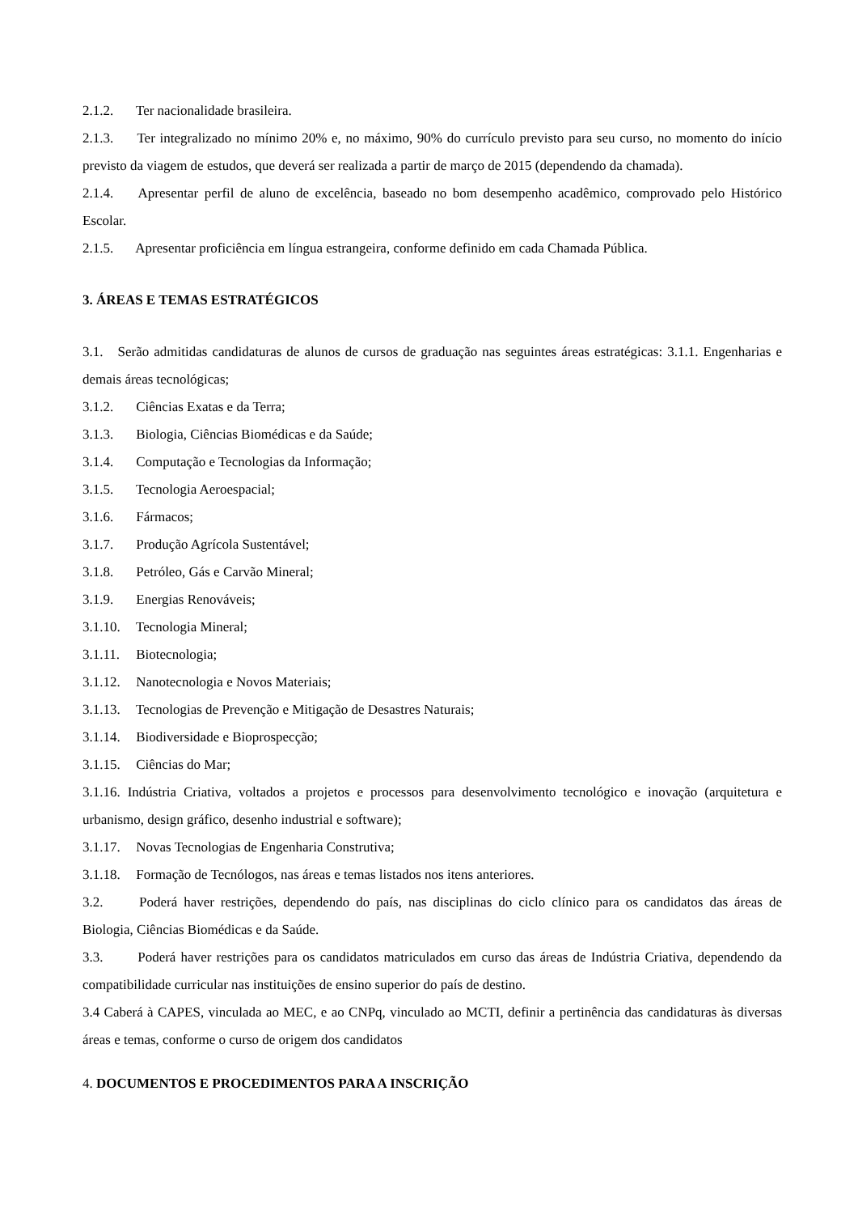2.1.2. Ter nacionalidade brasileira.
2.1.3. Ter integralizado no mínimo 20% e, no máximo, 90% do currículo previsto para seu curso, no momento do início previsto da viagem de estudos, que deverá ser realizada a partir de março de 2015 (dependendo da chamada).
2.1.4. Apresentar perfil de aluno de excelência, baseado no bom desempenho acadêmico, comprovado pelo Histórico Escolar.
2.1.5. Apresentar proficiência em língua estrangeira, conforme definido em cada Chamada Pública.
3. ÁREAS E TEMAS ESTRATÉGICOS
3.1. Serão admitidas candidaturas de alunos de cursos de graduação nas seguintes áreas estratégicas: 3.1.1. Engenharias e demais áreas tecnológicas;
3.1.2. Ciências Exatas e da Terra;
3.1.3. Biologia, Ciências Biomédicas e da Saúde;
3.1.4. Computação e Tecnologias da Informação;
3.1.5. Tecnologia Aeroespacial;
3.1.6. Fármacos;
3.1.7. Produção Agrícola Sustentável;
3.1.8. Petróleo, Gás e Carvão Mineral;
3.1.9. Energias Renováveis;
3.1.10. Tecnologia Mineral;
3.1.11. Biotecnologia;
3.1.12. Nanotecnologia e Novos Materiais;
3.1.13. Tecnologias de Prevenção e Mitigação de Desastres Naturais;
3.1.14. Biodiversidade e Bioprospecção;
3.1.15. Ciências do Mar;
3.1.16. Indústria Criativa, voltados a projetos e processos para desenvolvimento tecnológico e inovação (arquitetura e urbanismo, design gráfico, desenho industrial e software);
3.1.17. Novas Tecnologias de Engenharia Construtiva;
3.1.18. Formação de Tecnólogos, nas áreas e temas listados nos itens anteriores.
3.2. Poderá haver restrições, dependendo do país, nas disciplinas do ciclo clínico para os candidatos das áreas de Biologia, Ciências Biomédicas e da Saúde.
3.3. Poderá haver restrições para os candidatos matriculados em curso das áreas de Indústria Criativa, dependendo da compatibilidade curricular nas instituições de ensino superior do país de destino.
3.4 Caberá à CAPES, vinculada ao MEC, e ao CNPq, vinculado ao MCTI, definir a pertinência das candidaturas às diversas áreas e temas, conforme o curso de origem dos candidatos
4. DOCUMENTOS E PROCEDIMENTOS PARA A INSCRIÇÃO